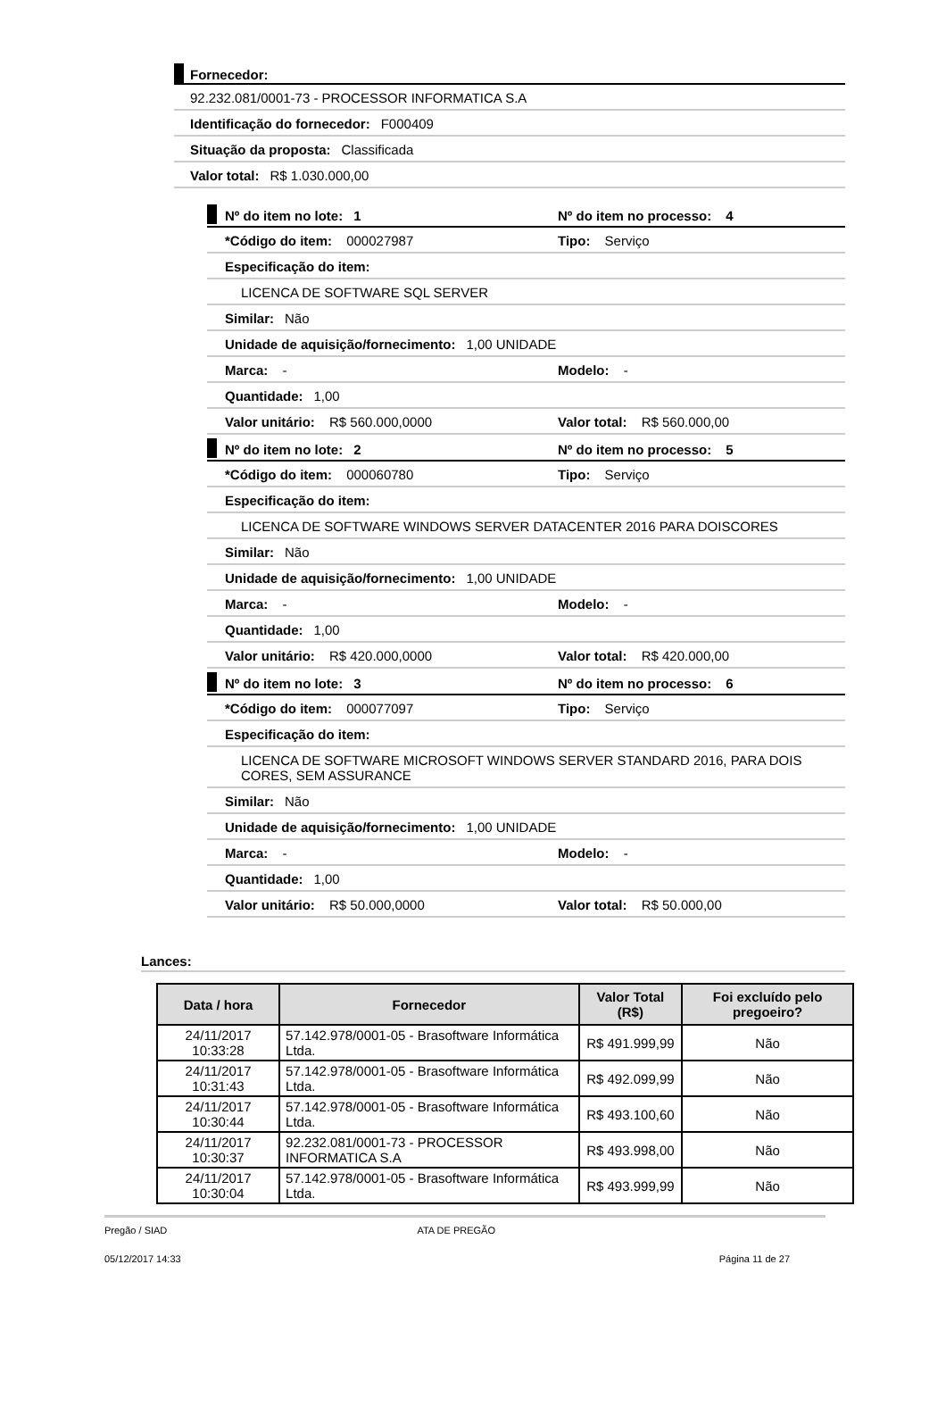Fornecedor:
92.232.081/0001-73 - PROCESSOR INFORMATICA S.A
Identificação do fornecedor: F000409
Situação da proposta: Classificada
Valor total: R$ 1.030.000,00
Nº do item no lote: 1 Nº do item no processo: 4
*Código do item: 000027987 Tipo: Serviço
Especificação do item:
LICENCA DE SOFTWARE SQL SERVER
Similar: Não
Unidade de aquisição/fornecimento: 1,00 UNIDADE
Marca: - Modelo: -
Quantidade: 1,00
Valor unitário: R$ 560.000,0000 Valor total: R$ 560.000,00
Nº do item no lote: 2 Nº do item no processo: 5
*Código do item: 000060780 Tipo: Serviço
Especificação do item:
LICENCA DE SOFTWARE WINDOWS SERVER DATACENTER 2016 PARA DOISCORES
Similar: Não
Unidade de aquisição/fornecimento: 1,00 UNIDADE
Marca: - Modelo: -
Quantidade: 1,00
Valor unitário: R$ 420.000,0000 Valor total: R$ 420.000,00
Nº do item no lote: 3 Nº do item no processo: 6
*Código do item: 000077097 Tipo: Serviço
Especificação do item:
LICENCA DE SOFTWARE MICROSOFT WINDOWS SERVER STANDARD 2016, PARA DOIS CORES, SEM ASSURANCE
Similar: Não
Unidade de aquisição/fornecimento: 1,00 UNIDADE
Marca: - Modelo: -
Quantidade: 1,00
Valor unitário: R$ 50.000,0000 Valor total: R$ 50.000,00
Lances:
| Data / hora | Fornecedor | Valor Total (R$) | Foi excluído pelo pregoeiro? |
| --- | --- | --- | --- |
| 24/11/2017 10:33:28 | 57.142.978/0001-05 - Brasoftware Informática Ltda. | R$ 491.999,99 | Não |
| 24/11/2017 10:31:43 | 57.142.978/0001-05 - Brasoftware Informática Ltda. | R$ 492.099,99 | Não |
| 24/11/2017 10:30:44 | 57.142.978/0001-05 - Brasoftware Informática Ltda. | R$ 493.100,60 | Não |
| 24/11/2017 10:30:37 | 92.232.081/0001-73 - PROCESSOR INFORMATICA S.A | R$ 493.998,00 | Não |
| 24/11/2017 10:30:04 | 57.142.978/0001-05 - Brasoftware Informática Ltda. | R$ 493.999,99 | Não |
Pregão / SIAD ATA DE PREGÃO
05/12/2017 14:33 Página 11 de 27